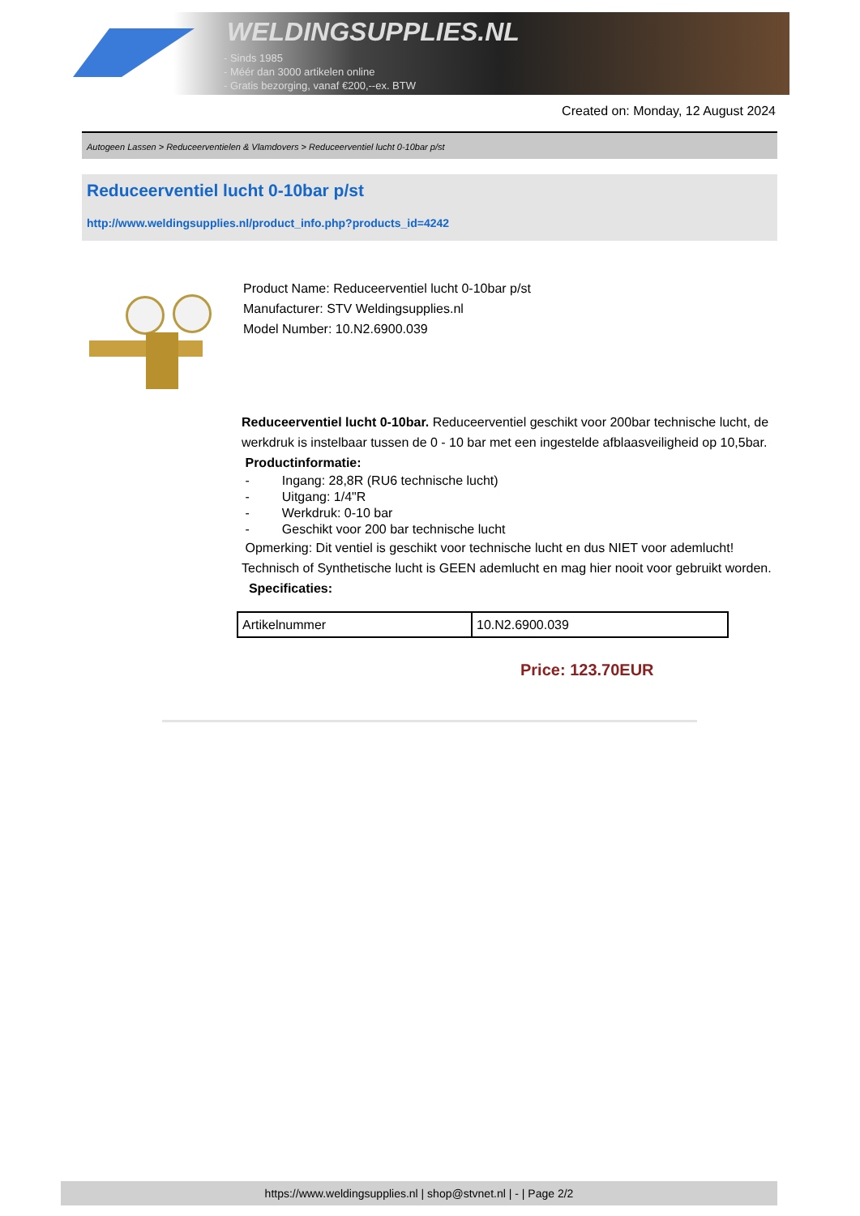WELDINGSUPPLIES.NL
- Sinds 1985
- Méér dan 3000 artikelen online
- Gratis bezorging, vanaf €200,--ex. BTW
Created on: Monday, 12 August 2024
Autogeen Lassen > Reduceerventielen & Vlamdovers > Reduceerventiel lucht 0-10bar p/st
Reduceerventiel lucht 0-10bar p/st
http://www.weldingsupplies.nl/product_info.php?products_id=4242
Product Name: Reduceerventiel lucht 0-10bar p/st
Manufacturer: STV Weldingsupplies.nl
Model Number: 10.N2.6900.039
Reduceerventiel lucht 0-10bar. Reduceerventiel geschikt voor 200bar technische lucht, de werkdruk is instelbaar tussen de 0 - 10 bar met een ingestelde afblaasveiligheid op 10,5bar.
Productinformatie:
- Ingang: 28,8R (RU6 technische lucht)
- Uitgang: 1/4"R
- Werkdruk: 0-10 bar
- Geschikt voor 200 bar technische lucht
Opmerking: Dit ventiel is geschikt voor technische lucht en dus NIET voor ademlucht! Technisch of Synthetische lucht is GEEN ademlucht en mag hier nooit voor gebruikt worden. Specificaties:
| Artikelnummer | 10.N2.6900.039 |
Price: 123.70EUR
https://www.weldingsupplies.nl | shop@stvnet.nl | - | Page 2/2